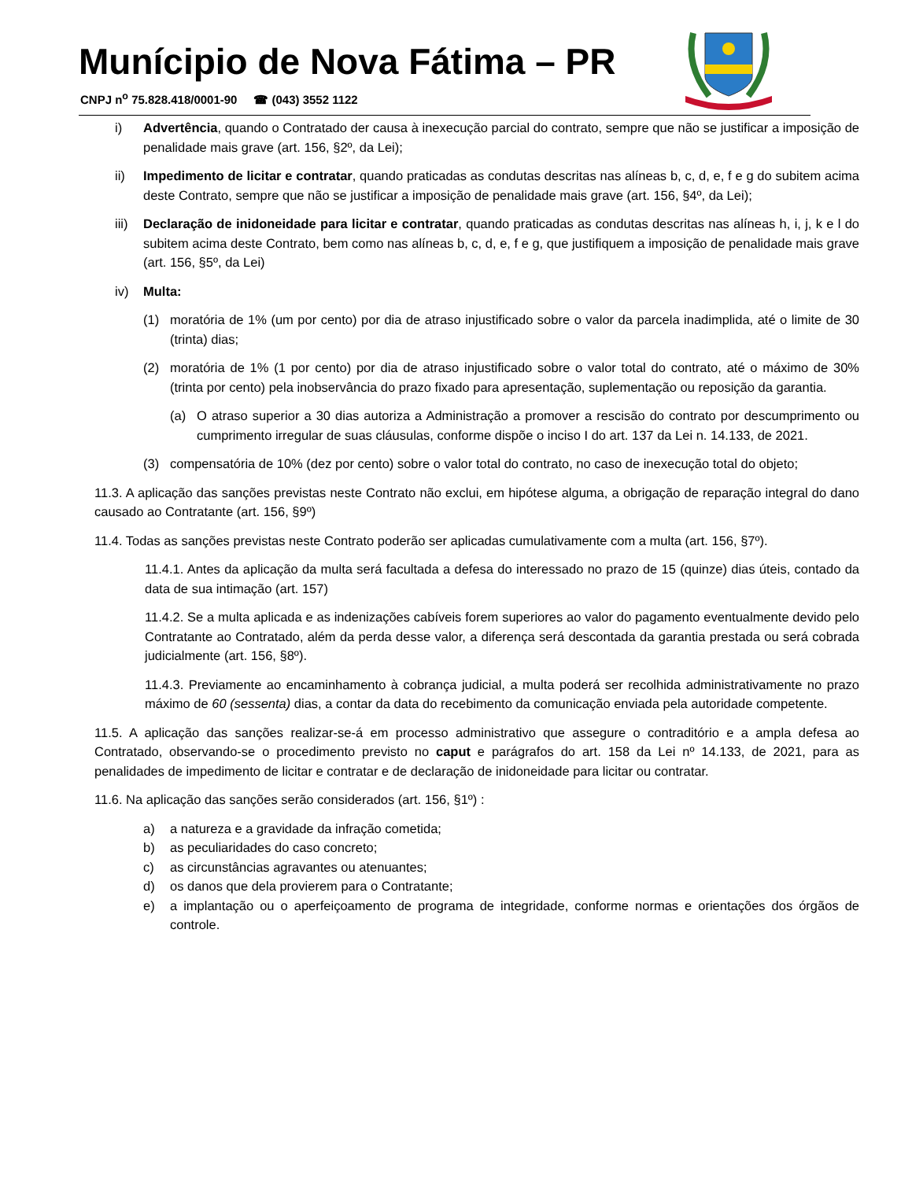Munícipio de Nova Fátima – PR
CNPJ n<sup>o</sup> 75.828.418/0001-90 ☎ (043) 3552 1122
i) Advertência, quando o Contratado der causa à inexecução parcial do contrato, sempre que não se justificar a imposição de penalidade mais grave (art. 156, §2º, da Lei);
ii) Impedimento de licitar e contratar, quando praticadas as condutas descritas nas alíneas b, c, d, e, f e g do subitem acima deste Contrato, sempre que não se justificar a imposição de penalidade mais grave (art. 156, §4º, da Lei);
iii) Declaração de inidoneidade para licitar e contratar, quando praticadas as condutas descritas nas alíneas h, i, j, k e l do subitem acima deste Contrato, bem como nas alíneas b, c, d, e, f e g, que justifiquem a imposição de penalidade mais grave (art. 156, §5º, da Lei)
iv) Multa:
(1) moratória de 1% (um por cento) por dia de atraso injustificado sobre o valor da parcela inadimplida, até o limite de 30 (trinta) dias;
(2) moratória de 1% (1 por cento) por dia de atraso injustificado sobre o valor total do contrato, até o máximo de 30% (trinta por cento) pela inobservância do prazo fixado para apresentação, suplementação ou reposição da garantia.
(a) O atraso superior a 30 dias autoriza a Administração a promover a rescisão do contrato por descumprimento ou cumprimento irregular de suas cláusulas, conforme dispõe o inciso I do art. 137 da Lei n. 14.133, de 2021.
(3) compensatória de 10% (dez por cento) sobre o valor total do contrato, no caso de inexecução total do objeto;
11.3. A aplicação das sanções previstas neste Contrato não exclui, em hipótese alguma, a obrigação de reparação integral do dano causado ao Contratante (art. 156, §9º)
11.4. Todas as sanções previstas neste Contrato poderão ser aplicadas cumulativamente com a multa (art. 156, §7º).
11.4.1. Antes da aplicação da multa será facultada a defesa do interessado no prazo de 15 (quinze) dias úteis, contado da data de sua intimação (art. 157)
11.4.2. Se a multa aplicada e as indenizações cabíveis forem superiores ao valor do pagamento eventualmente devido pelo Contratante ao Contratado, além da perda desse valor, a diferença será descontada da garantia prestada ou será cobrada judicialmente (art. 156, §8º).
11.4.3. Previamente ao encaminhamento à cobrança judicial, a multa poderá ser recolhida administrativamente no prazo máximo de 60 (sessenta) dias, a contar da data do recebimento da comunicação enviada pela autoridade competente.
11.5. A aplicação das sanções realizar-se-á em processo administrativo que assegure o contraditório e a ampla defesa ao Contratado, observando-se o procedimento previsto no caput e parágrafos do art. 158 da Lei nº 14.133, de 2021, para as penalidades de impedimento de licitar e contratar e de declaração de inidoneidade para licitar ou contratar.
11.6. Na aplicação das sanções serão considerados (art. 156, §1º) :
a) a natureza e a gravidade da infração cometida;
b) as peculiaridades do caso concreto;
c) as circunstâncias agravantes ou atenuantes;
d) os danos que dela provierem para o Contratante;
e) a implantação ou o aperfeiçoamento de programa de integridade, conforme normas e orientações dos órgãos de controle.